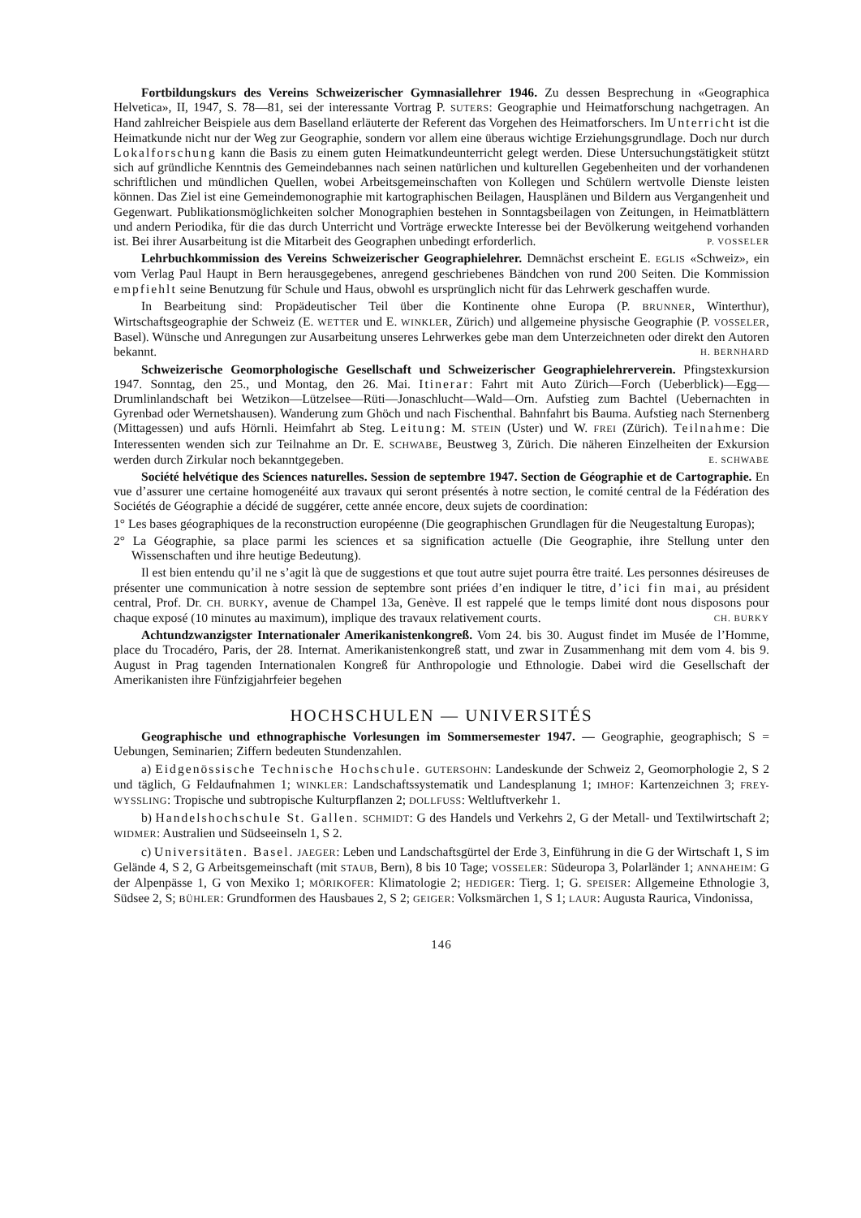Fortbildungskurs des Vereins Schweizerischer Gymnasiallehrer 1946. Zu dessen Besprechung in «Geographica Helvetica», II, 1947, S. 78—81, sei der interessante Vortrag P. SUTERS: Geographie und Heimatforschung nachgetragen. An Hand zahlreicher Beispiele aus dem Baselland erläuterte der Referent das Vorgehen des Heimatforschers. Im Unterricht ist die Heimatkunde nicht nur der Weg zur Geographie, sondern vor allem eine überaus wichtige Erziehungsgrundlage. Doch nur durch Lokalforschung kann die Basis zu einem guten Heimatkundeunterricht gelegt werden. Diese Untersuchungstätigkeit stützt sich auf gründliche Kenntnis des Gemeindebannes nach seinen natürlichen und kulturellen Gegebenheiten und der vorhandenen schriftlichen und mündlichen Quellen, wobei Arbeitsgemeinschaften von Kollegen und Schülern wertvolle Dienste leisten können. Das Ziel ist eine Gemeindemonographie mit kartographischen Beilagen, Hausplänen und Bildern aus Vergangenheit und Gegenwart. Publikationsmöglichkeiten solcher Monographien bestehen in Sonntagsbeilagen von Zeitungen, in Heimatblättern und andern Periodika, für die das durch Unterricht und Vorträge erweckte Interesse bei der Bevölkerung weitgehend vorhanden ist. Bei ihrer Ausarbeitung ist die Mitarbeit des Geographen unbedingt erforderlich. P. VOSSELER
Lehrbuchkommission des Vereins Schweizerischer Geographielehrer. Demnächst erscheint E. EGLIS «Schweiz», ein vom Verlag Paul Haupt in Bern herausgegebenes, anregend geschriebenes Bändchen von rund 200 Seiten. Die Kommission empfiehlt seine Benutzung für Schule und Haus, obwohl es ursprünglich nicht für das Lehrwerk geschaffen wurde.
In Bearbeitung sind: Propädeutischer Teil über die Kontinente ohne Europa (P. BRUNNER, Winterthur), Wirtschaftsgeographie der Schweiz (E. WETTER und E. WINKLER, Zürich) und allgemeine physische Geographie (P. VOSSELER, Basel). Wünsche und Anregungen zur Ausarbeitung unseres Lehrwerkes gebe man dem Unterzeichneten oder direkt den Autoren bekannt. H. BERNHARD
Schweizerische Geomorphologische Gesellschaft und Schweizerischer Geographielehrerverein. Pfingstexkursion 1947. Sonntag, den 25., und Montag, den 26. Mai. Itinerar: Fahrt mit Auto Zürich—Forch (Ueberblick)—Egg—Drumlinlandschaft bei Wetzikon—Lützelsee—Rüti—Jonaschlucht—Wald—Orn. Aufstieg zum Bachtel (Uebernachten in Gyrenbad oder Wernetshausen). Wanderung zum Ghöch und nach Fischenthal. Bahnfahrt bis Bauma. Aufstieg nach Sternenberg (Mittagessen) und aufs Hörnli. Heimfahrt ab Steg. Leitung: M. STEIN (Uster) und W. FREI (Zürich). Teilnahme: Die Interessenten wenden sich zur Teilnahme an Dr. E. SCHWABE, Beustweg 3, Zürich. Die näheren Einzelheiten der Exkursion werden durch Zirkular noch bekanntgegeben. E. SCHWABE
Société helvétique des Sciences naturelles. Session de septembre 1947. Section de Géographie et de Cartographie. En vue d’assurer une certaine homogenéité aux travaux qui seront présentés à notre section, le comité central de la Fédération des Sociétés de Géographie a décidé de suggérer, cette année encore, deux sujets de coordination:
1° Les bases géographiques de la reconstruction européenne (Die geographischen Grundlagen für die Neugestaltung Europas);
2° La Géographie, sa place parmi les sciences et sa signification actuelle (Die Geographie, ihre Stellung unter den Wissenschaften und ihre heutige Bedeutung).
Il est bien entendu qu’il ne s’agit là que de suggestions et que tout autre sujet pourra être traité. Les personnes désireuses de présenter une communication à notre session de septembre sont priées d’en indiquer le titre, d’ici fin mai, au président central, Prof. Dr. CH. BURKY, avenue de Champel 13a, Genève. Il est rappelé que le temps limité dont nous disposons pour chaque exposé (10 minutes au maximum), implique des travaux relativement courts. CH. BURKY
Achtundzwanzigster Internationaler Amerikanistenkongreß. Vom 24. bis 30. August findet im Musée de l’Homme, place du Trocadéro, Paris, der 28. Internat. Amerikanistenkongreß statt, und zwar in Zusammenhang mit dem vom 4. bis 9. August in Prag tagenden Internationalen Kongreß für Anthropologie und Ethnologie. Dabei wird die Gesellschaft der Amerikanisten ihre Fünfzigjahrfeier begehen
HOCHSCHULEN — UNIVERSITÉS
Geographische und ethnographische Vorlesungen im Sommersemester 1947. — Geographie, geographisch; S = Uebungen, Seminarien; Ziffern bedeuten Stundenzahlen.
a) Eidgenössische Technische Hochschule. GUTERSOHN: Landeskunde der Schweiz 2, Geomorphologie 2, S 2 und täglich, G Feldaufnahmen 1; WINKLER: Landschaftssystematik und Landesplanung 1; IMHOF: Kartenzeichnen 3; FREY-WYSSLING: Tropische und subtropische Kulturpflanzen 2; DOLLFUSS: Weltluftverkehr 1.
b) Handelshochschule St. Gallen. SCHMIDT: G des Handels und Verkehrs 2, G der Metall- und Textilwirtschaft 2; WIDMER: Australien und Südseeinseln 1, S 2.
c) Universitäten. Basel. JAEGER: Leben und Landschaftsgürtel der Erde 3, Einführung in die G der Wirtschaft 1, S im Gelände 4, S 2, G Arbeitsgemeinschaft (mit STAUB, Bern), 8 bis 10 Tage; VOSSELER: Südeuropa 3, Polarländer 1; ANNAHEIM: G der Alpenpässe 1, G von Mexiko 1; MÖRIKOFER: Klimatologie 2; HEDIGER: Tierg. 1; G. SPEISER: Allgemeine Ethnologie 3, Südsee 2, S; BÜHLER: Grundformen des Hausbaues 2, S 2; GEIGER: Volksmärchen 1, S 1; LAUR: Augusta Raurica, Vindonissa,
146